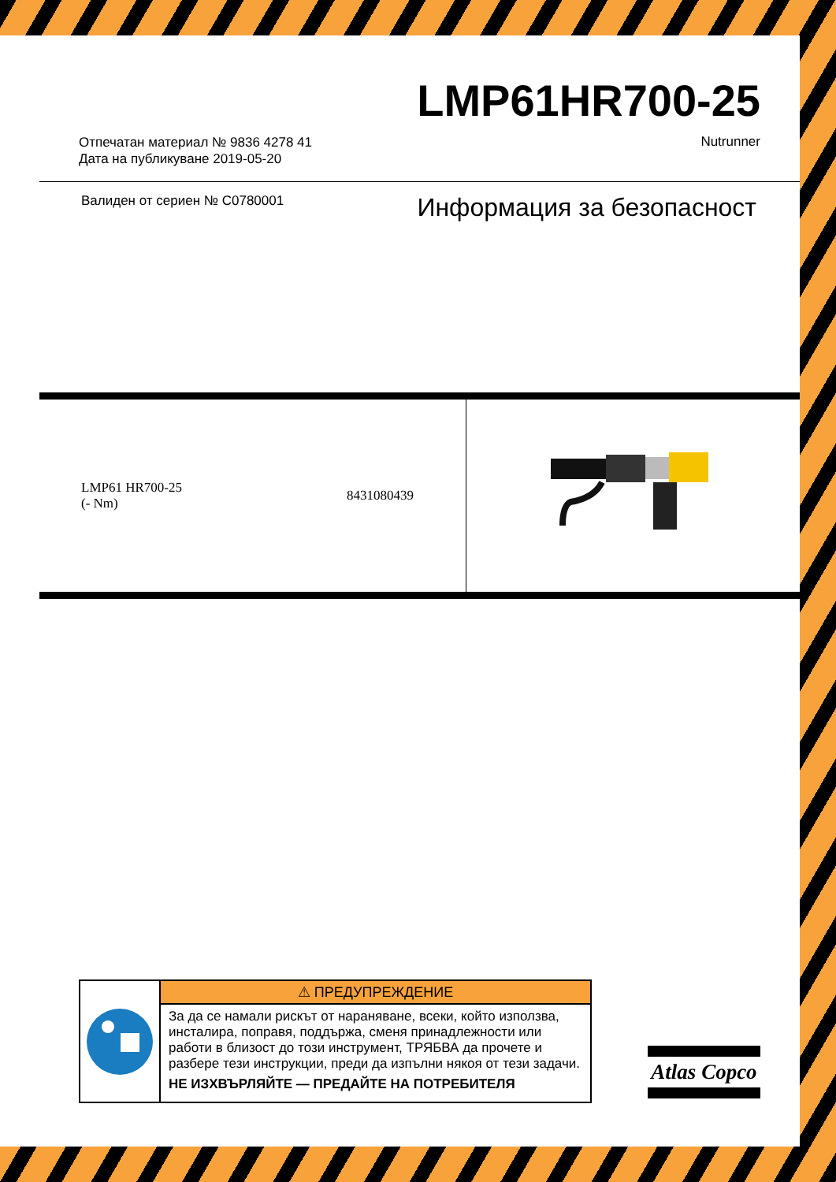LMP61HR700-25
Отпечатан материал № 9836 4278 41
Дата на публикуване 2019-05-20
Nutrunner
Валиден от сериен № C0780001 Информация за безопасност
| LMP61 HR700-25 (- Nm) | 8431080439 | |
⚠ ПРЕДУПРЕЖДЕНИЕ
За да се намали рискът от нараняване, всеки, който използва, инсталира, поправя, поддържа, сменя принадлежности или работи в близост до този инструмент, ТРЯБВА да прочете и разбере тези инструкции, преди да изпълни някоя от тези задачи.
НЕ ИЗХВЪРЛЯЙТЕ — ПРЕДАЙТЕ НА ПОТРЕБИТЕЛЯ
Atlas Copco